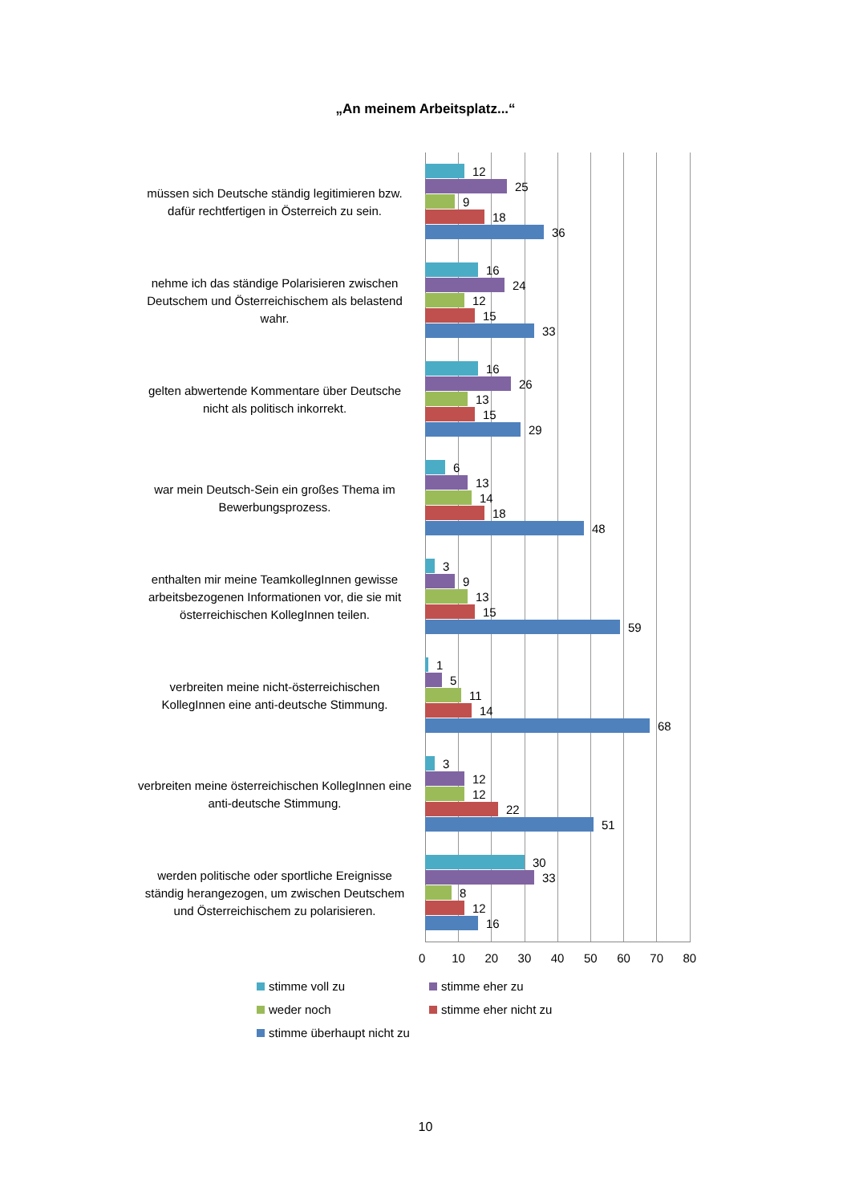„An meinem Arbeitsplatz...“
müssen sich Deutsche ständig legitimieren bzw. dafür rechtfertigen in Österreich zu sein.
12
25
9
18
36
nehme ich das ständige Polarisieren zwischen Deutschem und Österreichischem als belastend wahr.
16
24
12
15
33
gelten abwertende Kommentare über Deutsche nicht als politisch inkorrekt.
16
26
13
15
29
war mein Deutsch-Sein ein großes Thema im Bewerbungsprozess.
6
13
14
18
48
enthalten mir meine TeamkollegInnen gewisse arbeitsbezogenen Informationen vor, die sie mit österreichischen KollegInnen teilen.
3
9
13
15
59
verbreiten meine nicht-österreichischen KollegInnen eine anti-deutsche Stimmung.
1
5
11
14
68
verbreiten meine österreichischen KollegInnen eine anti-deutsche Stimmung.
3
12
12
22
51
werden politische oder sportliche Ereignisse ständig herangezogen, um zwischen Deutschem und Österreichischem zu polarisieren.
30
33
8
12
16
0 10 20 30 40 50 60 70 80
stimme voll zu
stimme eher zu
weder noch
stimme eher nicht zu
stimme überhaupt nicht zu
10